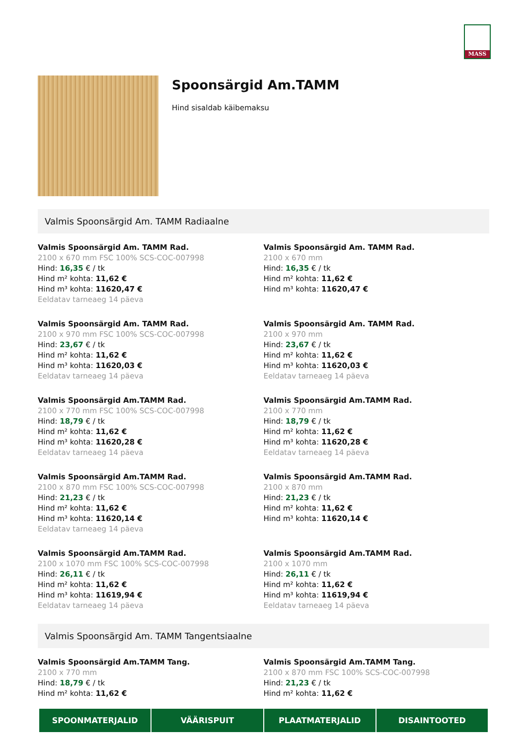MASS
Spoonsärgid Am.TAMM
Hind sisaldab käibemaksu
Valmis Spoonsärgid Am. TAMM Radiaalne
Valmis Spoonsärgid Am. TAMM Rad.
2100 x 670 mm FSC 100% SCS-COC-007998
Hind: 16,35 € / tk
Hind m² kohta: 11,62 €
Hind m³ kohta: 11620,47 €
Eeldatav tarneaeg 14 päeva
Valmis Spoonsärgid Am. TAMM Rad.
2100 x 670 mm
Hind: 16,35 € / tk
Hind m² kohta: 11,62 €
Hind m³ kohta: 11620,47 €
Valmis Spoonsärgid Am. TAMM Rad.
2100 x 970 mm FSC 100% SCS-COC-007998
Hind: 23,67 € / tk
Hind m² kohta: 11,62 €
Hind m³ kohta: 11620,03 €
Eeldatav tarneaeg 14 päeva
Valmis Spoonsärgid Am. TAMM Rad.
2100 x 970 mm
Hind: 23,67 € / tk
Hind m² kohta: 11,62 €
Hind m³ kohta: 11620,03 €
Eeldatav tarneaeg 14 päeva
Valmis Spoonsärgid Am.TAMM Rad.
2100 x 770 mm FSC 100% SCS-COC-007998
Hind: 18,79 € / tk
Hind m² kohta: 11,62 €
Hind m³ kohta: 11620,28 €
Eeldatav tarneaeg 14 päeva
Valmis Spoonsärgid Am.TAMM Rad.
2100 x 770 mm
Hind: 18,79 € / tk
Hind m² kohta: 11,62 €
Hind m³ kohta: 11620,28 €
Eeldatav tarneaeg 14 päeva
Valmis Spoonsärgid Am.TAMM Rad.
2100 x 870 mm FSC 100% SCS-COC-007998
Hind: 21,23 € / tk
Hind m² kohta: 11,62 €
Hind m³ kohta: 11620,14 €
Eeldatav tarneaeg 14 päeva
Valmis Spoonsärgid Am.TAMM Rad.
2100 x 870 mm
Hind: 21,23 € / tk
Hind m² kohta: 11,62 €
Hind m³ kohta: 11620,14 €
Valmis Spoonsärgid Am.TAMM Rad.
2100 x 1070 mm FSC 100% SCS-COC-007998
Hind: 26,11 € / tk
Hind m² kohta: 11,62 €
Hind m³ kohta: 11619,94 €
Eeldatav tarneaeg 14 päeva
Valmis Spoonsärgid Am.TAMM Rad.
2100 x 1070 mm
Hind: 26,11 € / tk
Hind m² kohta: 11,62 €
Hind m³ kohta: 11619,94 €
Eeldatav tarneaeg 14 päeva
Valmis Spoonsärgid Am. TAMM Tangentsiaalne
Valmis Spoonsärgid Am.TAMM Tang.
2100 x 770 mm
Hind: 18,79 € / tk
Hind m² kohta: 11,62 €
Valmis Spoonsärgid Am.TAMM Tang.
2100 x 870 mm FSC 100% SCS-COC-007998
Hind: 21,23 € / tk
Hind m² kohta: 11,62 €
SPOONMATERJALID VÄÄRISPUIT PLAATMATERJALID DISAINTOOTED